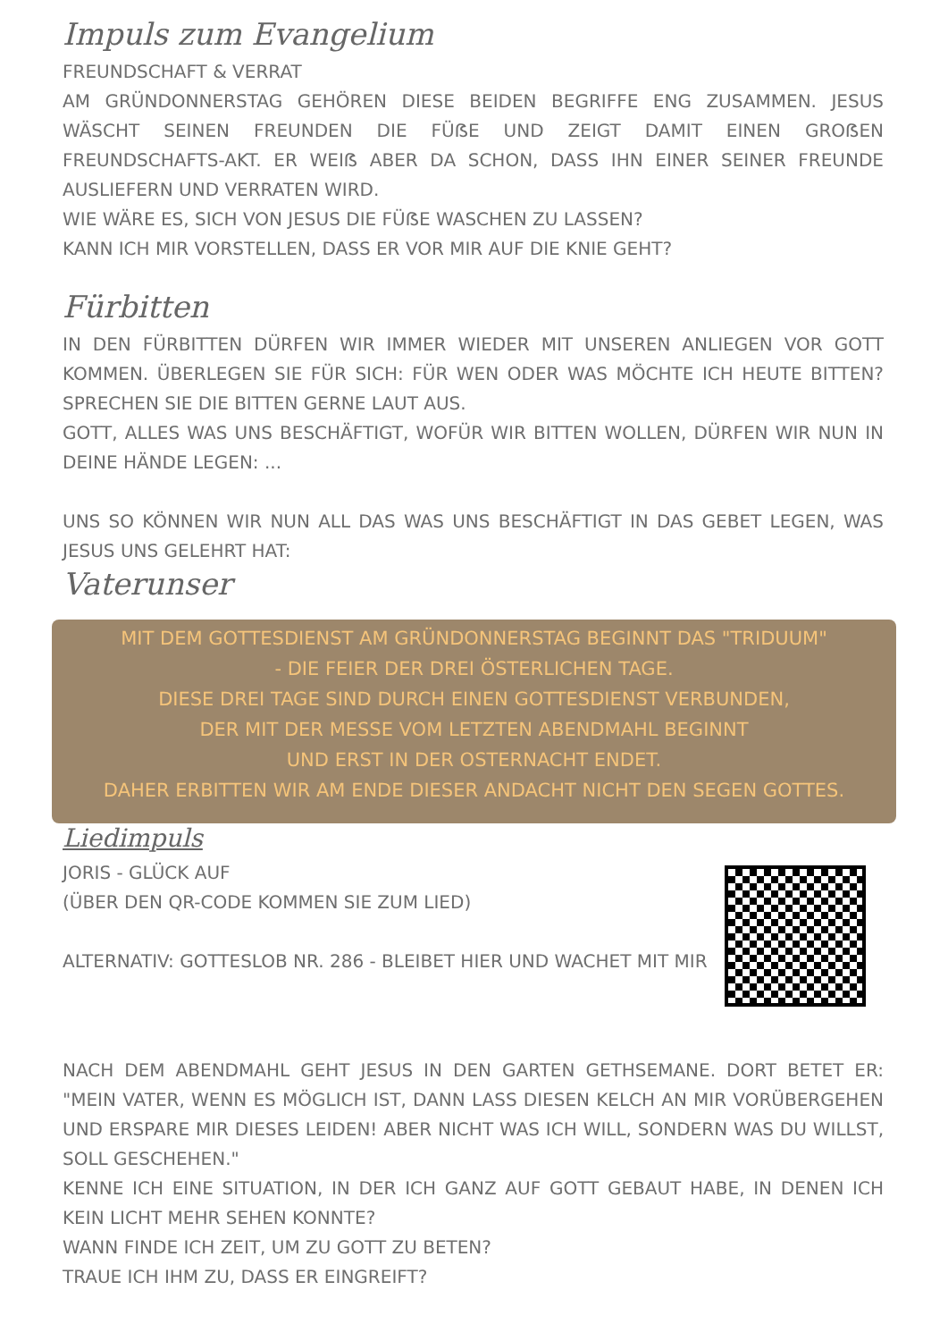Impuls zum Evangelium
FREUNDSCHAFT & VERRAT
AM GRÜNDONNERSTAG GEHÖREN DIESE BEIDEN BEGRIFFE ENG ZUSAMMEN. JESUS WÄSCHT SEINEN FREUNDEN DIE FÜẞE UND ZEIGT DAMIT EINEN GROẞEN FREUNDSCHAFTS-AKT. ER WEIẞ ABER DA SCHON, DASS IHN EINER SEINER FREUNDE AUSLIEFERN UND VERRATEN WIRD.
WIE WÄRE ES, SICH VON JESUS DIE FÜẞE WASCHEN ZU LASSEN?
KANN ICH MIR VORSTELLEN, DASS ER VOR MIR AUF DIE KNIE GEHT?
Fürbitten
IN DEN FÜRBITTEN DÜRFEN WIR IMMER WIEDER MIT UNSEREN ANLIEGEN VOR GOTT KOMMEN. ÜBERLEGEN SIE FÜR SICH: FÜR WEN ODER WAS MÖCHTE ICH HEUTE BITTEN? SPRECHEN SIE DIE BITTEN GERNE LAUT AUS.
GOTT, ALLES WAS UNS BESCHÄFTIGT, WOFÜR WIR BITTEN WOLLEN, DÜRFEN WIR NUN IN DEINE HÄNDE LEGEN: ...
UNS SO KÖNNEN WIR NUN ALL DAS WAS UNS BESCHÄFTIGT IN DAS GEBET LEGEN, WAS JESUS UNS GELEHRT HAT:
Vaterunser
MIT DEM GOTTESDIENST AM GRÜNDONNERSTAG BEGINNT DAS "TRIDUUM"
- DIE FEIER DER DREI ÖSTERLICHEN TAGE.
DIESE DREI TAGE SIND DURCH EINEN GOTTESDIENST VERBUNDEN,
DER MIT DER MESSE VOM LETZTEN ABENDMAHL BEGINNT
UND ERST IN DER OSTERNACHT ENDET.
DAHER ERBITTEN WIR AM ENDE DIESER ANDACHT NICHT DEN SEGEN GOTTES.
Liedimpuls
JORIS - GLÜCK AUF
(ÜBER DEN QR-CODE KOMMEN SIE ZUM LIED)
ALTERNATIV: GOTTESLOB NR. 286 - BLEIBET HIER UND WACHET MIT MIR
NACH DEM ABENDMAHL GEHT JESUS IN DEN GARTEN GETHSEMANE. DORT BETET ER: "MEIN VATER, WENN ES MÖGLICH IST, DANN LASS DIESEN KELCH AN MIR VORÜBERGEHEN UND ERSPARE MIR DIESES LEIDEN! ABER NICHT WAS ICH WILL, SONDERN WAS DU WILLST, SOLL GESCHEHEN."
KENNE ICH EINE SITUATION, IN DER ICH GANZ AUF GOTT GEBAUT HABE, IN DENEN ICH KEIN LICHT MEHR SEHEN KONNTE?
WANN FINDE ICH ZEIT, UM ZU GOTT ZU BETEN?
TRAUE ICH IHM ZU, DASS ER EINGREIFT?